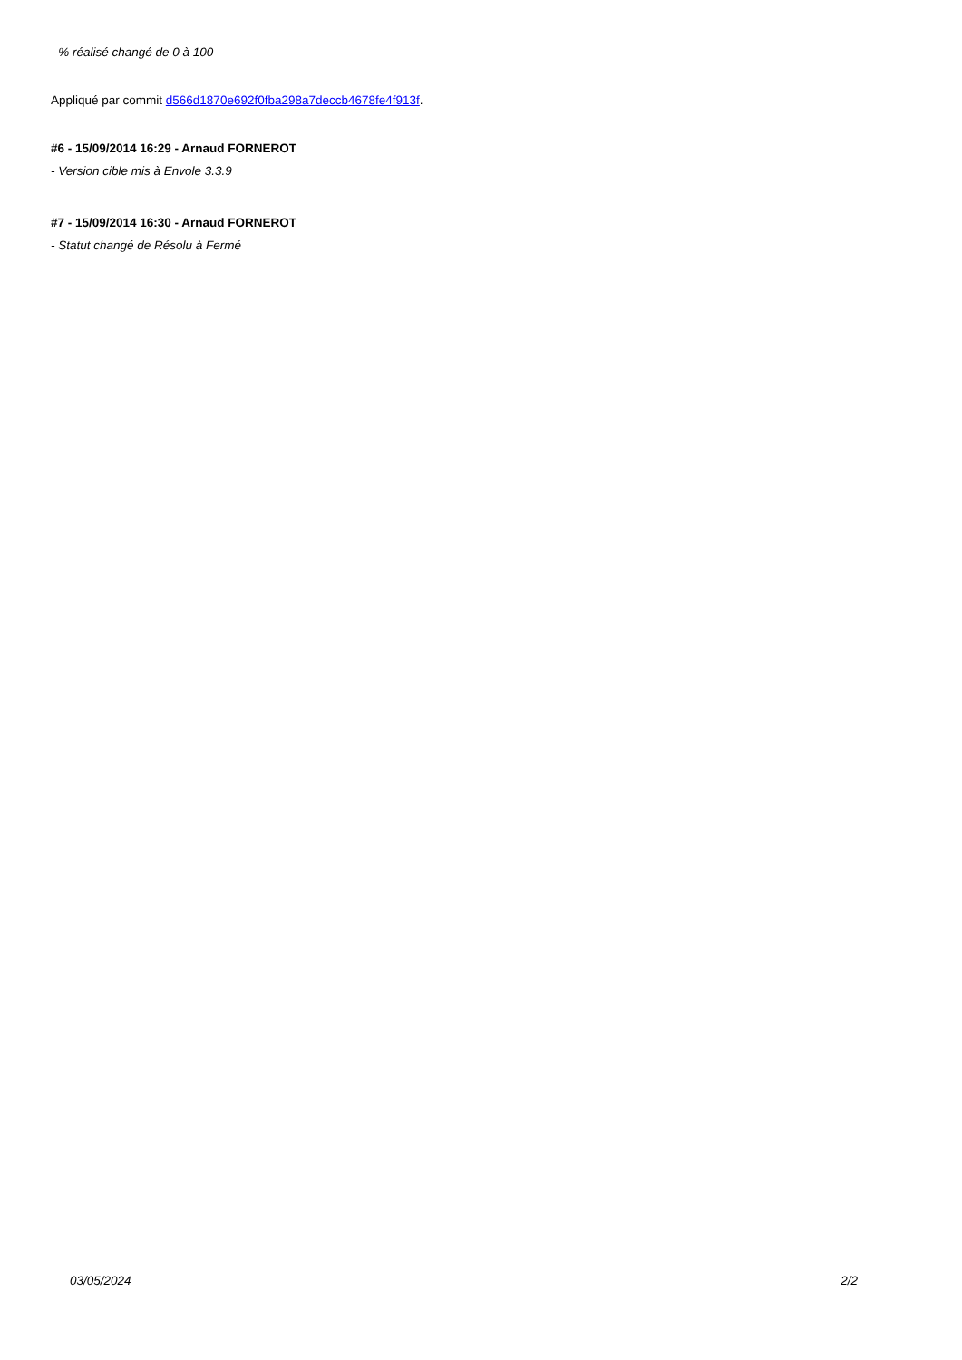- % réalisé changé de 0 à 100
Appliqué par commit d566d1870e692f0fba298a7deccb4678fe4f913f.
#6 - 15/09/2014 16:29 - Arnaud FORNEROT
- Version cible mis à Envole 3.3.9
#7 - 15/09/2014 16:30 - Arnaud FORNEROT
- Statut changé de Résolu à Fermé
03/05/2024 2/2